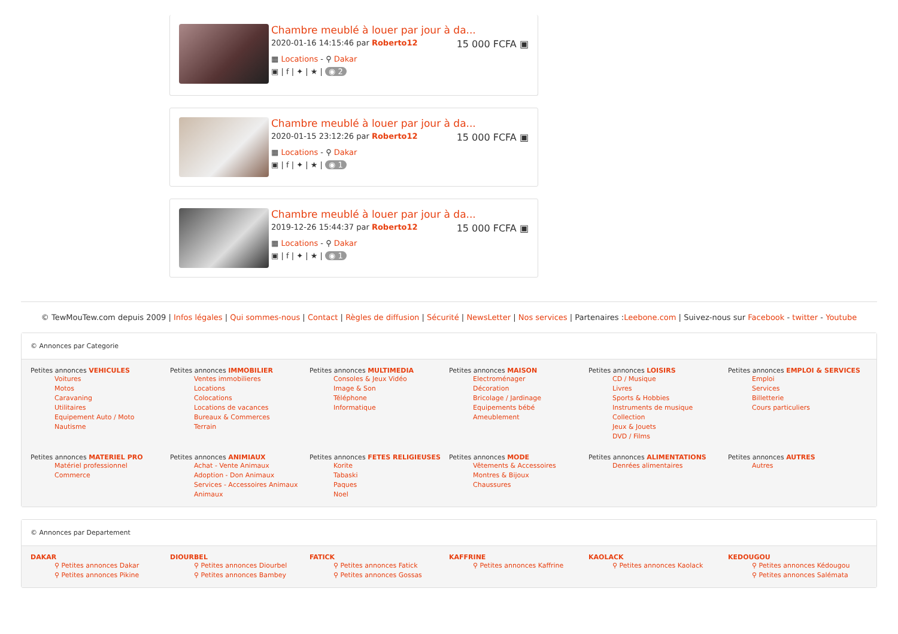Chambre meublé à louer par jour à da...
15 000 FCFA ▣
2020-01-16 14:15:46 par Roberto12
▦ Locations - ⚲ Dakar
▣ | f | ✦ | ★ | ◉ 2
Chambre meublé à louer par jour à da...
15 000 FCFA ▣
2020-01-15 23:12:26 par Roberto12
▦ Locations - ⚲ Dakar
▣ | f | ✦ | ★ | ◉ 1
Chambre meublé à louer par jour à da...
15 000 FCFA ▣
2019-12-26 15:44:37 par Roberto12
▦ Locations - ⚲ Dakar
▣ | f | ✦ | ★ | ◉ 1
© TewMouTew.com depuis 2009 | Infos légales | Qui sommes-nous | Contact | Règles de diffusion | Sécurité | NewsLetter | Nos services | Partenaires :Leebone.com | Suivez-nous sur Facebook - twitter - Youtube
© Annonces par Categorie
Petites annonces VEHICULES
Voitures
Motos
Caravaning
Utilitaires
Equipement Auto / Moto
Nautisme
Petites annonces IMMOBILIER
Ventes immobilieres
Locations
Colocations
Locations de vacances
Bureaux & Commerces
Terrain
Petites annonces MULTIMEDIA
Consoles & Jeux Vidéo
Image & Son
Téléphone
Informatique
Petites annonces MAISON
Electroménager
Décoration
Bricolage / Jardinage
Equipements bébé
Ameublement
Petites annonces LOISIRS
CD / Musique
Livres
Sports & Hobbies
Instruments de musique
Collection
Jeux & Jouets
DVD / Films
Petites annonces EMPLOI & SERVICES
Emploi
Services
Billetterie
Cours particuliers
Petites annonces MATERIEL PRO
Matériel professionnel
Commerce
Petites annonces ANIMIAUX
Achat - Vente Animaux
Adoption - Don Animaux
Services - Accessoires Animaux
Animaux
Petites annonces FETES RELIGIEUSES
Korite
Tabaski
Paques
Noel
Petites annonces MODE
Vêtements & Accessoires
Montres & Bijoux
Chaussures
Petites annonces ALIMENTATIONS
Denrées alimentaires
Petites annonces AUTRES
Autres
© Annonces par Departement
DAKAR
⚲ Petites annonces Dakar
⚲ Petites annonces Pikine
DIOURBEL
⚲ Petites annonces Diourbel
⚲ Petites annonces Bambey
FATICK
⚲ Petites annonces Fatick
⚲ Petites annonces Gossas
KAFFRINE
⚲ Petites annonces Kaffrine
KAOLACK
⚲ Petites annonces Kaolack
KEDOUGOU
⚲ Petites annonces Kédougou
⚲ Petites annonces Salémata